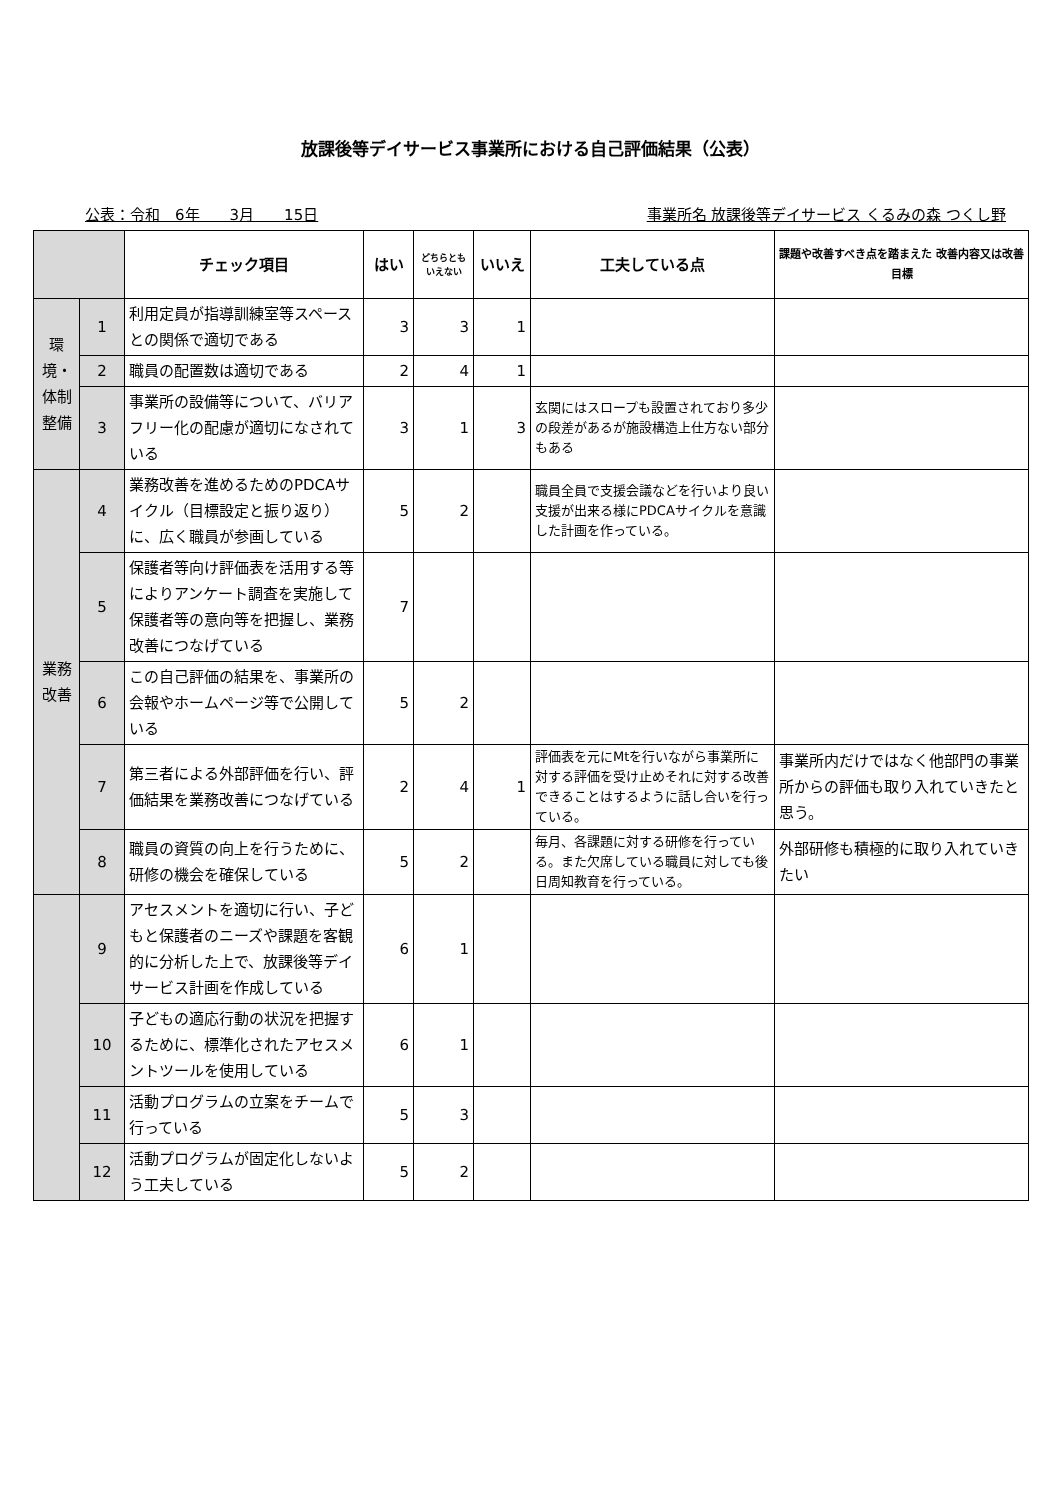放課後等デイサービス事業所における自己評価結果（公表）
公表：令和　6年　　3月　　15日 事業所名 放課後等デイサービス くるみの森 つくし野
| | | チェック項目 | はい | どちらとも いえない | いいえ | 工夫している点 | 課題や改善すべき点を踏まえた 改善内容又は改善目標 |
| --- | --- | --- | --- | --- | --- | --- | --- |
| 環境・体制整備 | 1 | 利用定員が指導訓練室等スペースとの関係で適切である | 3 | 3 | 1 | | |
| | 2 | 職員の配置数は適切である | 2 | 4 | 1 | | |
| | 3 | 事業所の設備等について、バリアフリー化の配慮が適切になされている | 3 | 1 | 3 | 玄関にはスロープも設置されており多少の段差があるが施設構造上仕方ない部分もある | |
| 業務改善 | 4 | 業務改善を進めるためのPDCAサイクル（目標設定と振り返り）に、広く職員が参画している | 5 | 2 | | 職員全員で支援会議などを行いより良い支援が出来る様にPDCAサイクルを意識した計画を作っている。 | |
| | 5 | 保護者等向け評価表を活用する等によりアンケート調査を実施して保護者等の意向等を把握し、業務改善につなげている | 7 | | | | |
| | 6 | この自己評価の結果を、事業所の会報やホームページ等で公開している | 5 | 2 | | | |
| | 7 | 第三者による外部評価を行い、評価結果を業務改善につなげている | 2 | 4 | 1 | 評価表を元にMtを行いながら事業所に対する評価を受け止めそれに対する改善できることはするように話し合いを行っている。 | 事業所内だけではなく他部門の事業所からの評価も取り入れていきたと思う。 |
| | 8 | 職員の資質の向上を行うために、研修の機会を確保している | 5 | 2 | | 毎月、各課題に対する研修を行っている。また欠席している職員に対しても後日周知教育を行っている。 | 外部研修も積極的に取り入れていきたい |
| | 9 | アセスメントを適切に行い、子どもと保護者のニーズや課題を客観的に分析した上で、放課後等デイサービス計画を作成している | 6 | 1 | | | |
| | 10 | 子どもの適応行動の状況を把握するために、標準化されたアセスメントツールを使用している | 6 | 1 | | | |
| | 11 | 活動プログラムの立案をチームで行っている | 5 | 3 | | | |
| | 12 | 活動プログラムが固定化しないよう工夫している | 5 | 2 | | | |